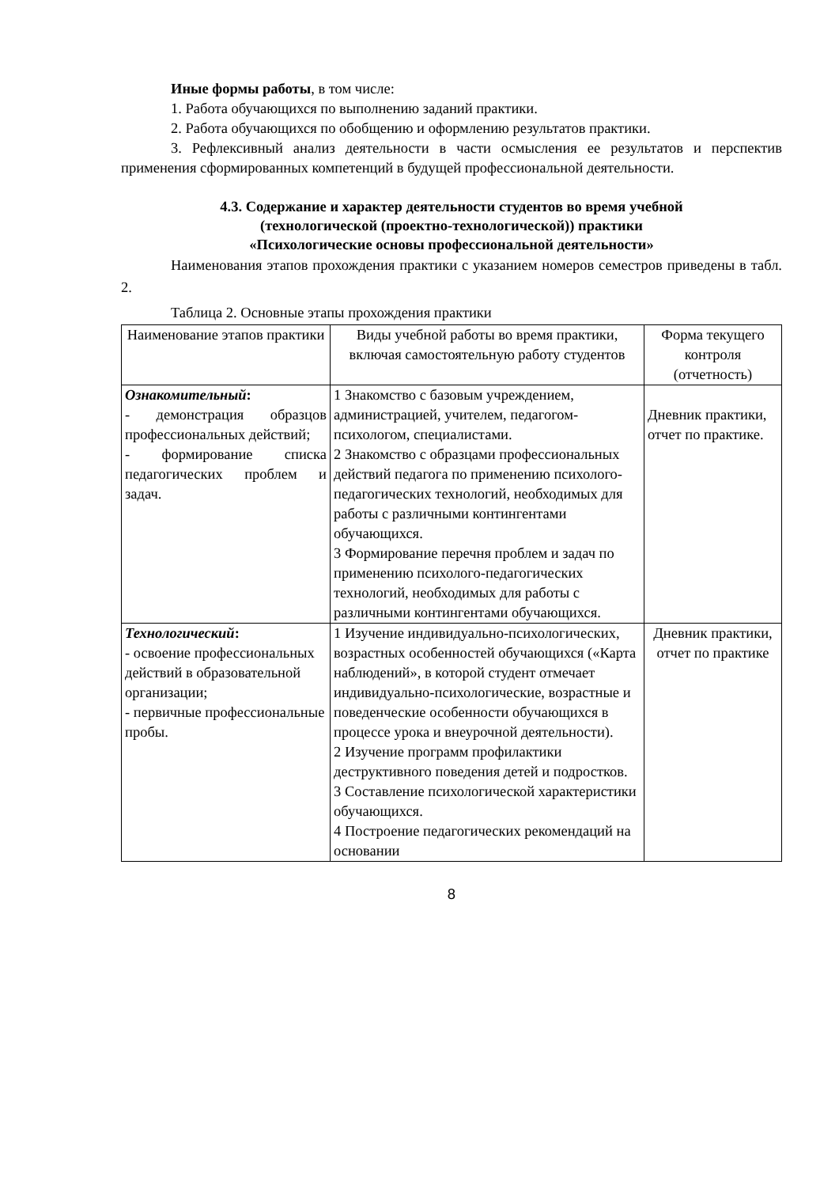Иные формы работы, в том числе:
1. Работа обучающихся по выполнению заданий практики.
2. Работа обучающихся по обобщению и оформлению результатов практики.
3. Рефлексивный анализ деятельности в части осмысления ее результатов и перспектив применения сформированных компетенций в будущей профессиональной деятельности.
4.3. Содержание и характер деятельности студентов во время учебной
(технологической (проектно-технологической)) практики
«Психологические основы профессиональной деятельности»
Наименования этапов прохождения практики с указанием номеров семестров приведены в табл. 2.
Таблица 2. Основные этапы прохождения практики
| Наименование этапов практики | Виды учебной работы во время практики, включая самостоятельную работу студентов | Форма текущего контроля (отчетность) |
| --- | --- | --- |
| Ознакомительный : - демонстрация образцов профессиональных действий; - формирование списка педагогических проблем и задач. | 1 Знакомство с базовым учреждением, администрацией, учителем, педагогом-психологом, специалистами. 2 Знакомство с образцами профессиональных действий педагога по применению психолого-педагогических технологий, необходимых для работы с различными контингентами обучающихся. 3 Формирование перечня проблем и задач по применению психолого-педагогических технологий, необходимых для работы с различными контингентами обучающихся. | Дневник практики, отчет по практике. |
| Технологический : - освоение профессиональных действий в образовательной организации; - первичные профессиональные пробы. | 1 Изучение индивидуально-психологических, возрастных особенностей обучающихся («Карта наблюдений», в которой студент отмечает индивидуально-психологические, возрастные и поведенческие особенности обучающихся в процессе урока и внеурочной деятельности). 2 Изучение программ профилактики деструктивного поведения детей и подростков. 3 Составление психологической характеристики обучающихся. 4 Построение педагогических рекомендаций на основании | Дневник практики, отчет по практике |
8